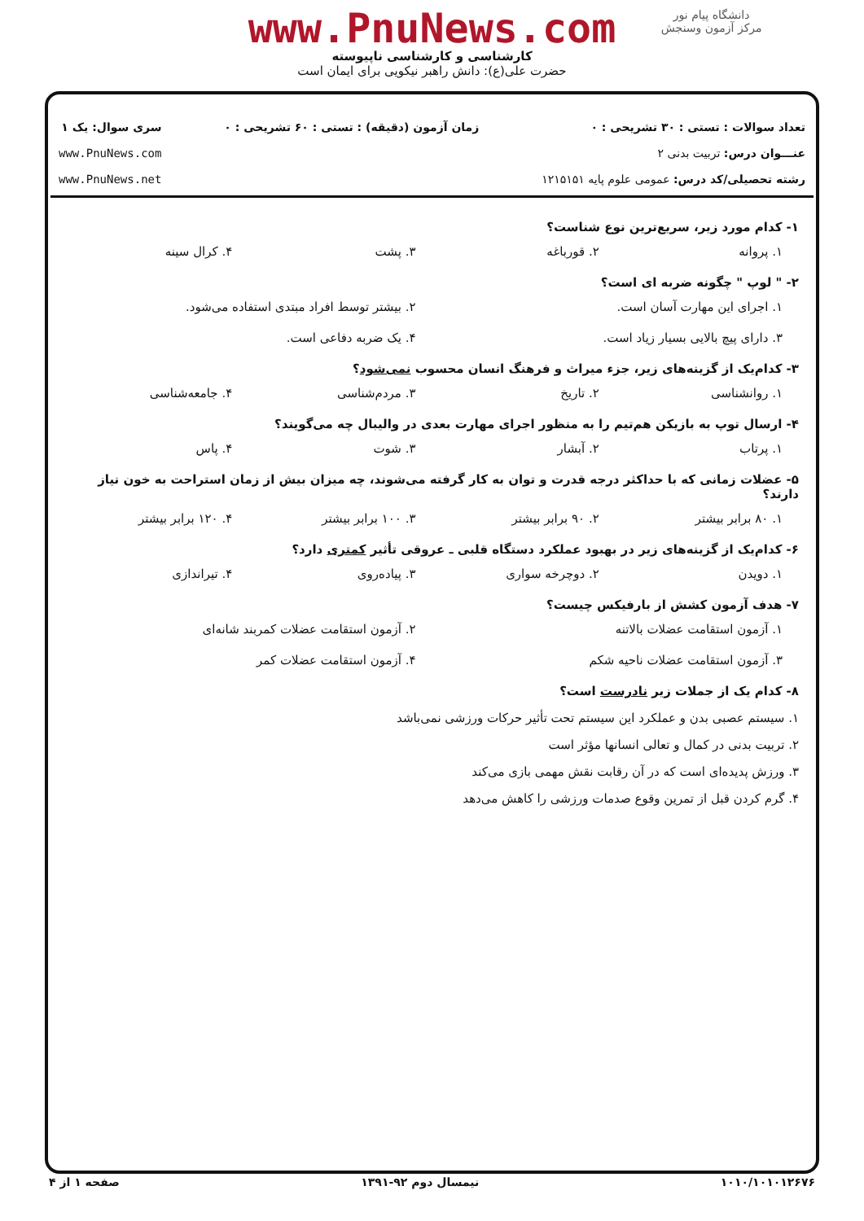دانشگاه پیام نور
مرکز آزمون وسنجش
www.PnuNews.com
کارشناسی و کارشناسی ناپیوسته
حضرت علی(ع): دانش راهبر نیکویی برای ایمان است
تعداد سوالات : تستی : ۳۰ تشریحی : ۰
عنـــوان درس: تربیت بدنی ۲
رشته تحصیلی/کد درس: عمومی علوم پایه ۱۲۱۵۱۵۱
زمان آزمون (دقیقه) : تستی : ۶۰ تشریحی : ۰
سری سوال: یک ۱
www.PnuNews.com
www.PnuNews.net
۱- کدام مورد زیر، سریع‌ترین نوع شناست؟
۱. پروانه ۲. قورباغه ۳. پشت ۴. کرال سینه
۲- " لوپ " چگونه ضربه ای است؟
۱. اجرای این مهارت آسان است. ۲. بیشتر توسط افراد مبتدی استفاده می‌شود.
۳. دارای پیچ بالایی بسیار زیاد است. ۴. یک ضربه دفاعی است.
۳- کدام‌یک از گزینه‌های زیر، جزء میراث و فرهنگ انسان محسوب نمی‌شود؟
۱. روانشناسی ۲. تاریخ ۳. مردم‌شناسی ۴. جامعه‌شناسی
۴- ارسال توپ به بازیکن هم‌تیم را به منظور اجرای مهارت بعدی در والیبال چه می‌گویند؟
۱. پرتاب ۲. آبشار ۳. شوت ۴. پاس
۵- عضلات زمانی که با حداکثر درجه قدرت و توان به کار گرفته می‌شوند، چه میزان بیش از زمان استراحت به خون نیاز دارند؟
۱. ۸۰ برابر بیشتر ۲. ۹۰ برابر بیشتر ۳. ۱۰۰ برابر بیشتر ۴. ۱۲۰ برابر بیشتر
۶- کدام‌یک از گزینه‌های زیر در بهبود عملکرد دستگاه قلبی ـ عروقی تأثیر کمتری دارد؟
۱. دویدن ۲. دوچرخه سواری ۳. پیاده‌روی ۴. تیراندازی
۷- هدف آزمون کشش از بارفیکس چیست؟
۱. آزمون استقامت عضلات بالاتنه ۲. آزمون استقامت عضلات کمربند شانه‌ای
۳. آزمون استقامت عضلات ناحیه شکم ۴. آزمون استقامت عضلات کمر
۸- کدام یک از جملات زیر نادرست است؟
۱. سیستم عصبی بدن و عملکرد این سیستم تحت تأثیر حرکات ورزشی نمی‌باشد
۲. تربیت بدنی در کمال و تعالی انسانها مؤثر است
۳. ورزش پدیده‌ای است که در آن رقابت نقش مهمی بازی می‌کند
۴. گرم کردن قبل از تمرین وقوع صدمات ورزشی را کاهش می‌دهد
۱۰۱۰/۱۰۱۰۱۲۶۷۶ نیمسال دوم ۹۲-۱۳۹۱ صفحه ۱ از ۴